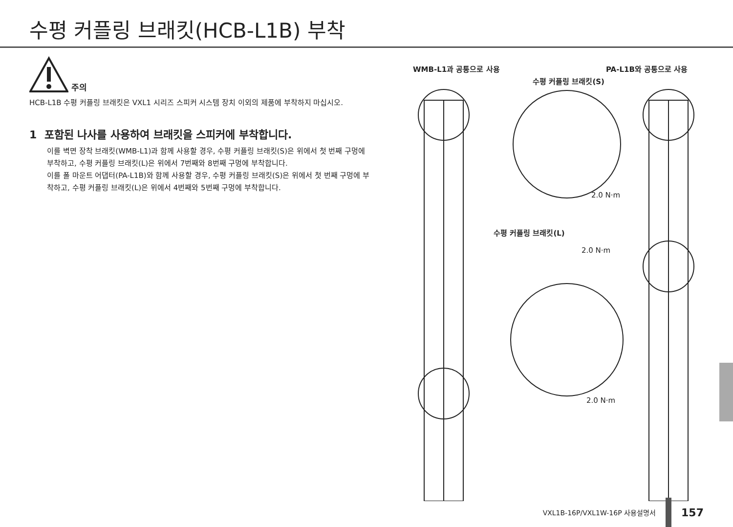수평 커플링 브래킷(HCB-L1B) 부착
주의
HCB-L1B 수평 커플링 브래킷은 VXL1 시리즈 스피커 시스템 장치 이외의 제품에 부착하지 마십시오.
1 포함된 나사를 사용하여 브래킷을 스피커에 부착합니다.
이를 벽면 장착 브래킷(WMB-L1)과 함께 사용할 경우, 수평 커플링 브래킷(S)은 위에서 첫 번째 구멍에 부착하고, 수평 커플링 브래킷(L)은 위에서 7번째와 8번째 구멍에 부착합니다.
이를 폴 마운트 어댑터(PA-L1B)와 함께 사용할 경우, 수평 커플링 브래킷(S)은 위에서 첫 번째 구멍에 부착하고, 수평 커플링 브래킷(L)은 위에서 4번째와 5번째 구멍에 부착합니다.
WMB-L1과 공통으로 사용 PA-L1B와 공통으로 사용
수평 커플링 브래킷(S)
2.0 N·m
수평 커플링 브래킷(L)
2.0 N·m
2.0 N·m
VXL1B-16P/VXL1W-16P 사용설명서 157